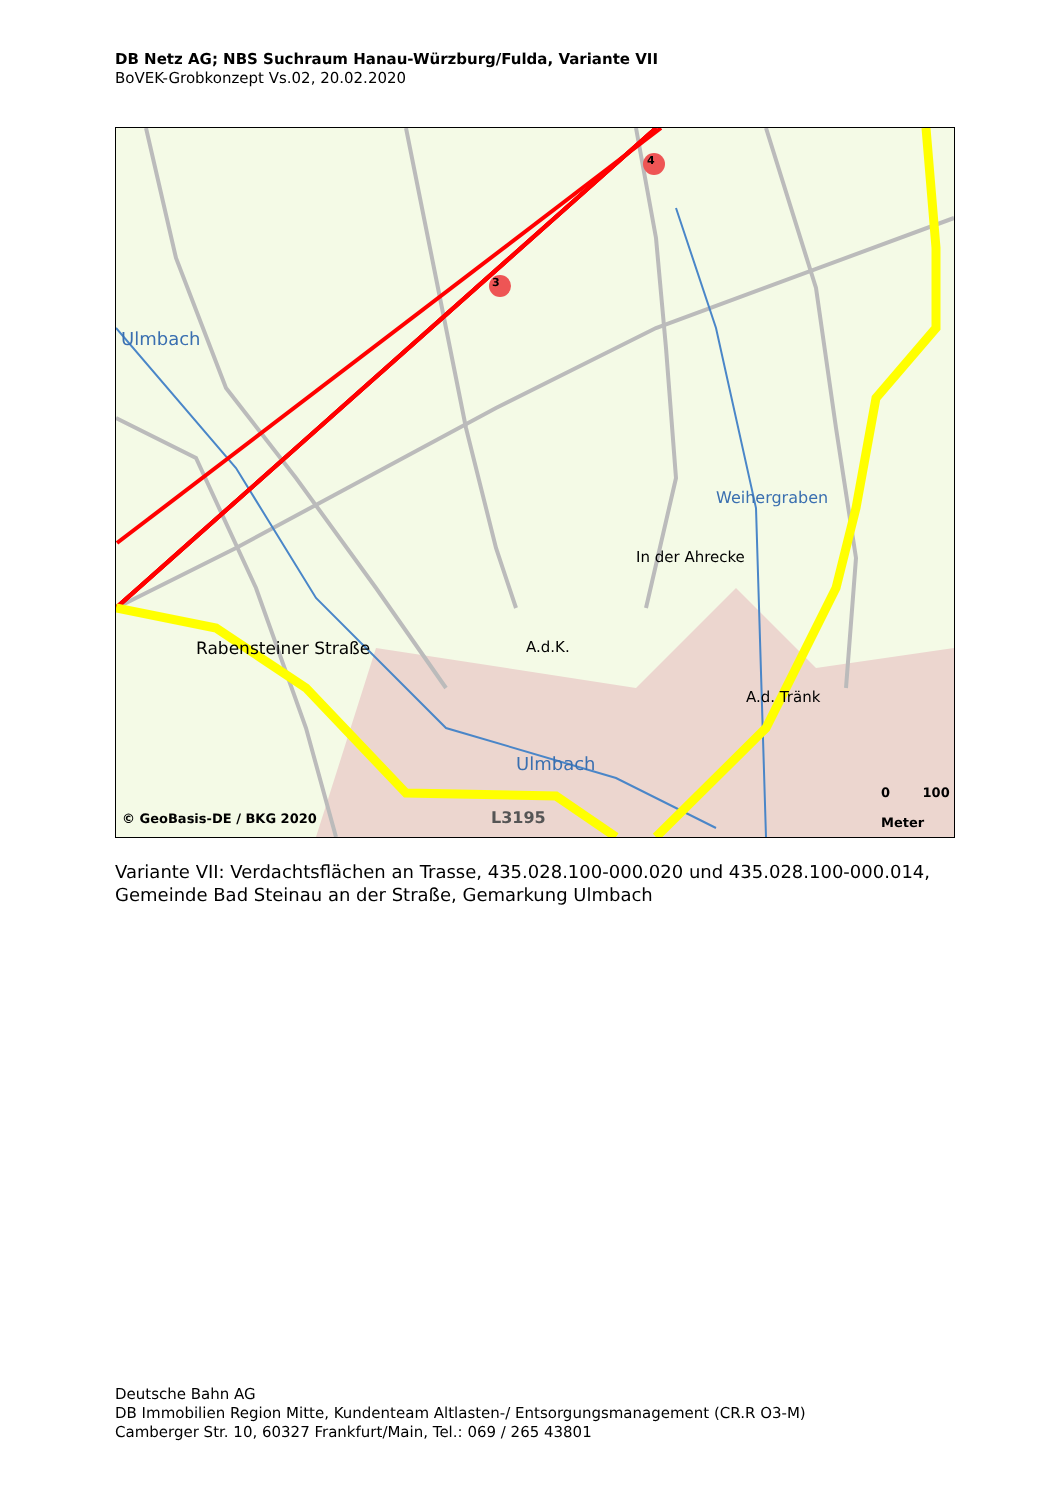DB Netz AG; NBS Suchraum Hanau-Würzburg/Fulda, Variante VII
BoVEK-Grobkonzept Vs.02, 20.02.2020
3
4
Ulmbach
Weihergraben
In der Ahrecke
A.d.K.
A.d. Tränk
Rabensteiner Straße
Ulmbach
L3195
© GeoBasis-DE / BKG 2020
0 100
Meter
Variante VII: Verdachtsflächen an Trasse, 435.028.100-000.020 und 435.028.100-000.014,
Gemeinde Bad Steinau an der Straße, Gemarkung Ulmbach
Deutsche Bahn AG
DB Immobilien Region Mitte, Kundenteam Altlasten-/ Entsorgungsmanagement (CR.R O3-M)
Camberger Str. 10, 60327 Frankfurt/Main, Tel.: 069 / 265 43801